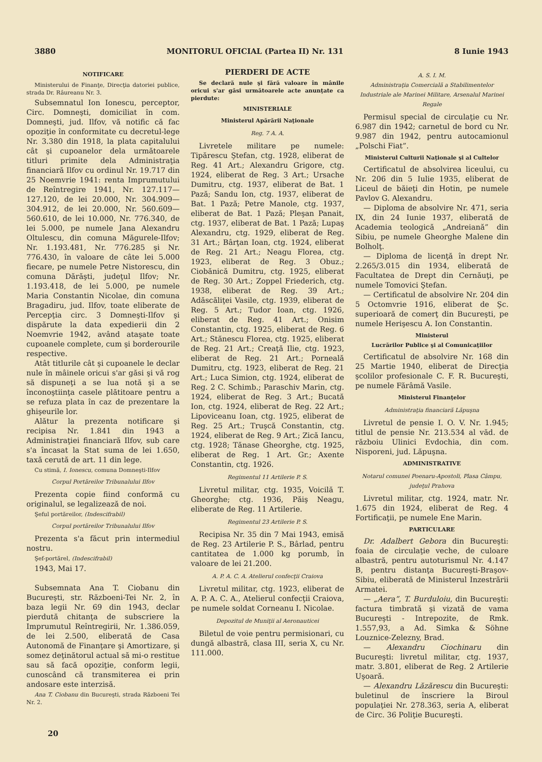3880 MONITORUL OFICIAL (Partea II) Nr. 131 8 Iunie 1943
NOTIFICARE
Ministerului de Finanţe, Direcţia datoriei publice, strada Dr. Râureanu Nr. 3.
Subsemnatul Ion Ionescu, perceptor, Circ. Domneşti, domiciliat în com. Domneşti, jud. Ilfov, vă notific că fac opoziţie în conformitate cu decretul-lege Nr. 3.380 din 1918, la plata capitalului cât şi cupoanelor dela următoarele titluri primite dela Administraţia financiară Ilfov cu ordinul Nr. 19.717 din 25 Noemvrie 1941: renta Imprumutului de Reîntregire 1941, Nr. 127.117—127.120, de lei 20.000, Nr. 304.909—304.912, de lei 20.000, Nr. 560.609—560.610, de lei 10.000, Nr. 776.340, de lei 5.000, pe numele Jana Alexandru Oltulescu, din comuna Măgurele-Ilfov; Nr. 1.193.481, Nr. 776.285 şi Nr. 776.430, în valoare de câte lei 5.000 fiecare, pe numele Petre Nistorescu, din comuna Dărăşti, judeţul Ilfov; Nr. 1.193.418, de lei 5.000, pe numele Maria Constantin Nicolae, din comuna Bragadiru, jud. Ilfov, toate eliberate de Percepţia circ. 3 Domneşti-Ilfov şi dispărute la data expedierii din 2 Noemvrie 1942, având ataşate toate cupoanele complete, cum şi borderourile respective.
Atât titlurile cât şi cupoanele le declar nule în mâinele oricui s'ar găsi şi vă rog să dispuneţi a se lua notă şi a se înconoştiinţa casele plătitoare pentru a se refuza plata în caz de prezentare la ghişeurile lor.
Alătur la prezenta notificare şi recipisa Nr. 1.841 din 1943 a Administraţiei financiară Ilfov, sub care s'a încasat la Stat suma de lei 1.650, taxă cerută de art. 11 din lege.
Cu stimă, I. Ionescu, comuna Domneşti-Ilfov
Corpul Portăreilor Tribunalului Ilfov
Prezenta copie fiind conformă cu originalul, se legalizează de noi.
Şeful portăreilor, (Indescifrabil)
Corpul portăreilor Tribunalului Ilfov
Prezenta s'a făcut prin intermediul nostru.
Şef-portărel, (Indescifrabil)
1943, Mai 17.
Subsemnata Ana T. Ciobanu din Bucureşti, str. Războeni-Tei Nr. 2, în baza legii Nr. 69 din 1943, declar pierdută chitanţa de subscriere la Imprumutul Reîntregirii, Nr. 1.386.059, de lei 2.500, eliberată de Casa Autonomă de Finanţare şi Amortizare, şi somez deţinătorul actual să mi-o restitue sau să facă opoziţie, conform legii, cunoscând că transmiterea ei prin andosare este interzisă.
Ana T. Ciobanu din Bucureşti, strada Războeni Tei Nr. 2.
PIERDERI DE ACTE
Se declară nule şi fără valoare în mânile oricui s'ar găsi următoarele acte anunţate ca pierdute:
MINISTERIALE
Ministerul Apărării Naţionale
Reg. 7 A. A.
Livretele militare pe numele: Tipărescu Ştefan, ctg. 1928, eliberat de Reg. 41 Art.; Alexandru Grigore, ctg. 1924, eliberat de Reg. 3 Art.; Ursache Dumitru, ctg. 1937, eliberat de Bat. 1 Pază; Sandu Ion, ctg. 1937, eliberat de Bat. 1 Pază; Petre Manole, ctg. 1937, eliberat de Bat. 1 Pază; Pleşan Panait, ctg. 1937, eliberat de Bat. 1 Pază; Lupaş Alexandru, ctg. 1929, eliberat de Reg. 31 Art.; Bârţan Ioan, ctg. 1924, eliberat de Reg. 21 Art.; Neagu Florea, ctg. 1923, eliberat de Reg. 3 Obuz.; Ciobănică Dumitru, ctg. 1925, eliberat de Reg. 30 Art.; Zoppel Friederich, ctg. 1938, eliberat de Reg. 39 Art.; Adăscăliţei Vasile, ctg. 1939, eliberat de Reg. 5 Art.; Tudor Ioan, ctg. 1926, eliberat de Reg. 41 Art.; Onisim Constantin, ctg. 1925, eliberat de Reg. 6 Art.; Stănescu Florea, ctg. 1925, eliberat de Reg. 21 Art.; Creaţă Ilie, ctg. 1923, eliberat de Reg. 21 Art.; Porneală Dumitru, ctg. 1923, eliberat de Reg. 21 Art.; Luca Simion, ctg. 1924, eliberat de Reg. 2 C. Schimb.; Paraschiv Marin, ctg. 1924, eliberat de Reg. 3 Art.; Bucată Ion, ctg. 1924, eliberat de Reg. 22 Art.; Lipoviceanu Ioan, ctg. 1925, eliberat de Reg. 25 Art.; Truşcă Constantin, ctg. 1924, eliberat de Reg. 9 Art.; Zică Iancu, ctg. 1928; Tănase Gheorghe, ctg. 1925, eliberat de Reg. 1 Art. Gr.; Axente Constantin, ctg. 1926.
Regimentul 11 Artilerie P. S.
Livretul militar, ctg. 1935, Voicilă T. Gheorghe; ctg. 1936, Păiş Neagu, eliberate de Reg. 11 Artilerie.
Regimentul 23 Artilerie P. S.
Recipisa Nr. 35 din 7 Mai 1943, emisă de Reg. 23 Artilerie P. S., Bârlad, pentru cantitatea de 1.000 kg porumb, în valoare de lei 21.200.
A. P. A. C. A. Atelierul confecţii Craiova
Livretul militar, ctg. 1923, eliberat de A. P. A. C. A., Atelierul confecţii Craiova, pe numele soldat Corneanu I. Nicolae.
Depozitul de Muniţii al Aeronauticei
Biletul de voie pentru permisionari, cu dungă albastră, clasa III, seria X, cu Nr. 111.000.
A. S. I. M.
Administraţia Comercială a Stabilimentelor Industriale ale Marinei Militare, Arsenalul Marinei Regale
Permisul special de circulaţie cu Nr. 6.987 din 1942; carnetul de bord cu Nr. 9.987 din 1942, pentru autocamionul „Polschi Fiat”.
Ministerul Culturii Naţionale şi al Cultelor
Certificatul de absolvirea liceului, cu Nr. 206 din 5 Iulie 1935, eliberat de Liceul de băieţi din Hotin, pe numele Pavlov G. Alexandru.
— Diploma de absolvire Nr. 471, seria IX, din 24 Iunie 1937, eliberată de Academia teologică „Andreiană” din Sibiu, pe numele Gheorghe Malene din Bolholţ.
— Diploma de licenţă în drept Nr. 2.265/3.015 din 1934, eliberată de Facultatea de Drept din Cernăuţi, pe numele Tomovici Ştefan.
— Certificatul de absolvire Nr. 204 din 5 Octomvrie 1916, eliberat de Şc. superioară de comerţ din Bucureşti, pe numele Herişescu A. Ion Constantin.
Ministerul
Lucrărilor Publice şi al Comunicaţiilor
Certificatul de absolvire Nr. 168 din 25 Martie 1940, eliberat de Direcţia şcolilor profesionale C. F. R. Bucureşti, pe numele Fărâmă Vasile.
Ministerul Finanţelor
Administraţia financiară Lăpuşna
Livretul de pensie I. O. V. Nr. 1.945; titlul de pensie Nr. 213.534 al văd. de războiu Ulinici Evdochia, din com. Nisporeni, jud. Lăpuşna.
ADMINISTRATIVE
Notarul comunei Poenaru-Apostoli, Plasa Câmpu, judeţul Prahova
Livretul militar, ctg. 1924, matr. Nr. 1.675 din 1924, eliberat de Reg. 4 Fortificaţii, pe numele Ene Marin.
PARTICULARE
Dr. Adalbert Gebora din Bucureşti: foaia de circulaţie veche, de culoare albastră, pentru autoturismul Nr. 4.147 B, pentru distanţa Bucureşti-Braşov-Sibiu, eliberată de Ministerul Inzestrării Armatei.
— „Aera”, T. Burduloiu, din Bucureşti: factura timbrată şi vizată de vama Bucureşti - Intrepozite, de Rmk. 1.557,93, a Ad. Simka & Söhne Louznice-Zelezny, Brad.
— Alexandru Ciochinaru din Bucureşti: livretul militar, ctg. 1937, matr. 3.801, eliberat de Reg. 2 Artilerie Uşoară.
— Alexandru Lăzărescu din Bucureşti: buletinul de înscriere la Biroul populaţiei Nr. 278.363, seria A, eliberat de Circ. 36 Poliţie Bucureşti.
20